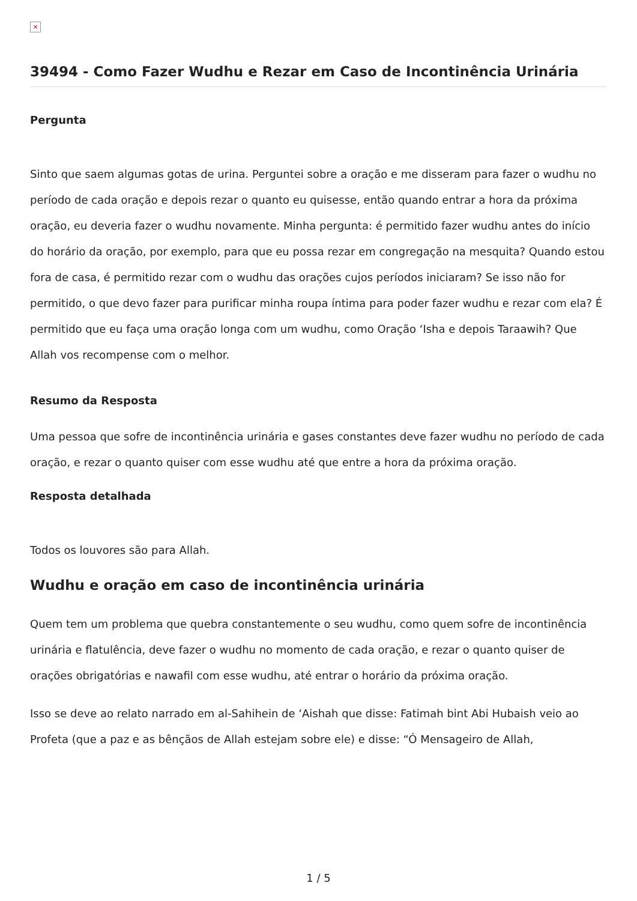×
39494 - Como Fazer Wudhu e Rezar em Caso de Incontinência Urinária
Pergunta
Sinto que saem algumas gotas de urina. Perguntei sobre a oração e me disseram para fazer o wudhu no período de cada oração e depois rezar o quanto eu quisesse, então quando entrar a hora da próxima oração, eu deveria fazer o wudhu novamente. Minha pergunta: é permitido fazer wudhu antes do início do horário da oração, por exemplo, para que eu possa rezar em congregação na mesquita? Quando estou fora de casa, é permitido rezar com o wudhu das orações cujos períodos iniciaram? Se isso não for permitido, o que devo fazer para purificar minha roupa íntima para poder fazer wudhu e rezar com ela? É permitido que eu faça uma oração longa com um wudhu, como Oração ‘Isha e depois Taraawih? Que Allah vos recompense com o melhor.
Resumo da Resposta
Uma pessoa que sofre de incontinência urinária e gases constantes deve fazer wudhu no período de cada oração, e rezar o quanto quiser com esse wudhu até que entre a hora da próxima oração.
Resposta detalhada
Todos os louvores são para Allah.
Wudhu e oração em caso de incontinência urinária
Quem tem um problema que quebra constantemente o seu wudhu, como quem sofre de incontinência urinária e flatulência, deve fazer o wudhu no momento de cada oração, e rezar o quanto quiser de orações obrigatórias e nawafil com esse wudhu, até entrar o horário da próxima oração.
Isso se deve ao relato narrado em al-Sahihein de ‘Aishah que disse: Fatimah bint Abi Hubaish veio ao Profeta (que a paz e as bênçãos de Allah estejam sobre ele) e disse: “Ó Mensageiro de Allah,
1 / 5